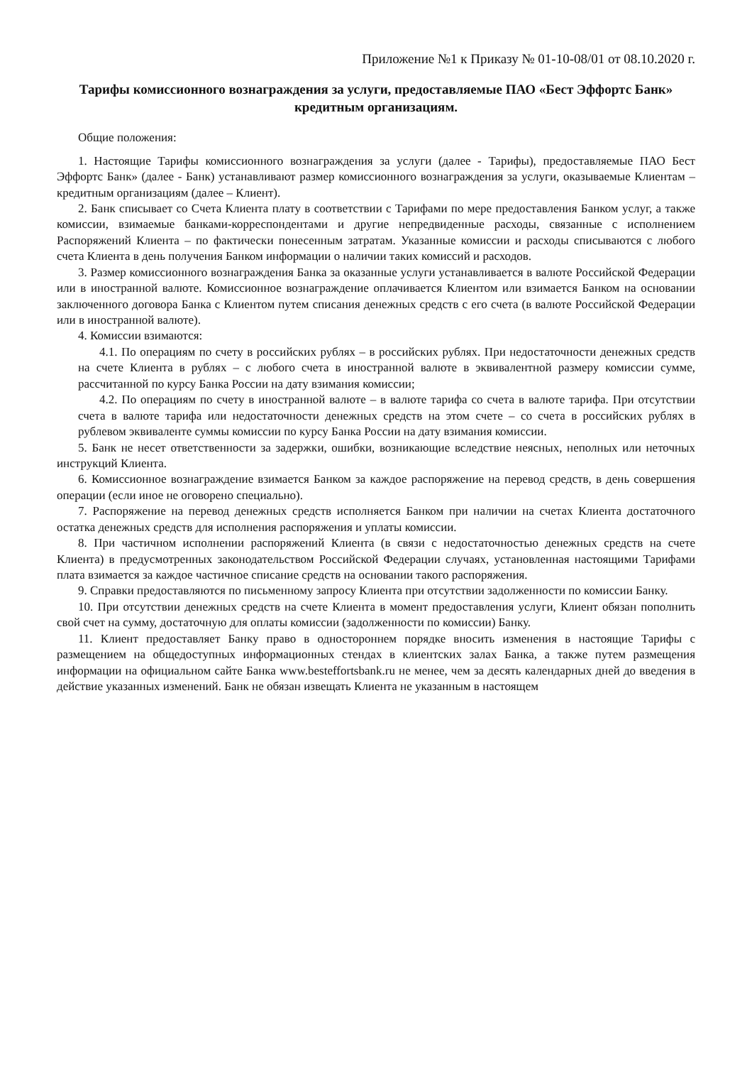Приложение №1 к Приказу № 01-10-08/01 от 08.10.2020 г.
Тарифы комиссионного вознаграждения за услуги, предоставляемые ПАО «Бест Эффортс Банк» кредитным организациям.
Общие положения:
1. Настоящие Тарифы комиссионного вознаграждения за услуги (далее - Тарифы), предоставляемые ПАО Бест Эффортс Банк» (далее - Банк) устанавливают размер комиссионного вознаграждения за услуги, оказываемые Клиентам – кредитным организациям (далее – Клиент).
2. Банк списывает со Счета Клиента плату в соответствии с Тарифами по мере предоставления Банком услуг, а также комиссии, взимаемые банками-корреспондентами и другие непредвиденные расходы, связанные с исполнением Распоряжений Клиента – по фактически понесенным затратам. Указанные комиссии и расходы списываются с любого счета Клиента в день получения Банком информации о наличии таких комиссий и расходов.
3. Размер комиссионного вознаграждения Банка за оказанные услуги устанавливается в валюте Российской Федерации или в иностранной валюте. Комиссионное вознаграждение оплачивается Клиентом или взимается Банком на основании заключенного договора Банка с Клиентом путем списания денежных средств с его счета (в валюте Российской Федерации или в иностранной валюте).
4. Комиссии взимаются:
4.1. По операциям по счету в российских рублях – в российских рублях. При недостаточности денежных средств на счете Клиента в рублях – с любого счета в иностранной валюте в эквивалентной размеру комиссии сумме, рассчитанной по курсу Банка России на дату взимания комиссии;
4.2. По операциям по счету в иностранной валюте – в валюте тарифа со счета в валюте тарифа. При отсутствии счета в валюте тарифа или недостаточности денежных средств на этом счете – со счета в российских рублях в рублевом эквиваленте суммы комиссии по курсу Банка России на дату взимания комиссии.
5. Банк не несет ответственности за задержки, ошибки, возникающие вследствие неясных, неполных или неточных инструкций Клиента.
6. Комиссионное вознаграждение взимается Банком за каждое распоряжение на перевод средств, в день совершения операции (если иное не оговорено специально).
7. Распоряжение на перевод денежных средств исполняется Банком при наличии на счетах Клиента достаточного остатка денежных средств для исполнения распоряжения и уплаты комиссии.
8. При частичном исполнении распоряжений Клиента (в связи с недостаточностью денежных средств на счете Клиента) в предусмотренных законодательством Российской Федерации случаях, установленная настоящими Тарифами плата взимается за каждое частичное списание средств на основании такого распоряжения.
9. Справки предоставляются по письменному запросу Клиента при отсутствии задолженности по комиссии Банку.
10. При отсутствии денежных средств на счете Клиента в момент предоставления услуги, Клиент обязан пополнить свой счет на сумму, достаточную для оплаты комиссии (задолженности по комиссии) Банку.
11. Клиент предоставляет Банку право в одностороннем порядке вносить изменения в настоящие Тарифы с размещением на общедоступных информационных стендах в клиентских залах Банка, а также путем размещения информации на официальном сайте Банка www.bestefforts­bank.ru не менее, чем за десять календарных дней до введения в действие указанных изменений. Банк не обязан извещать Клиента не указанным в настоящем